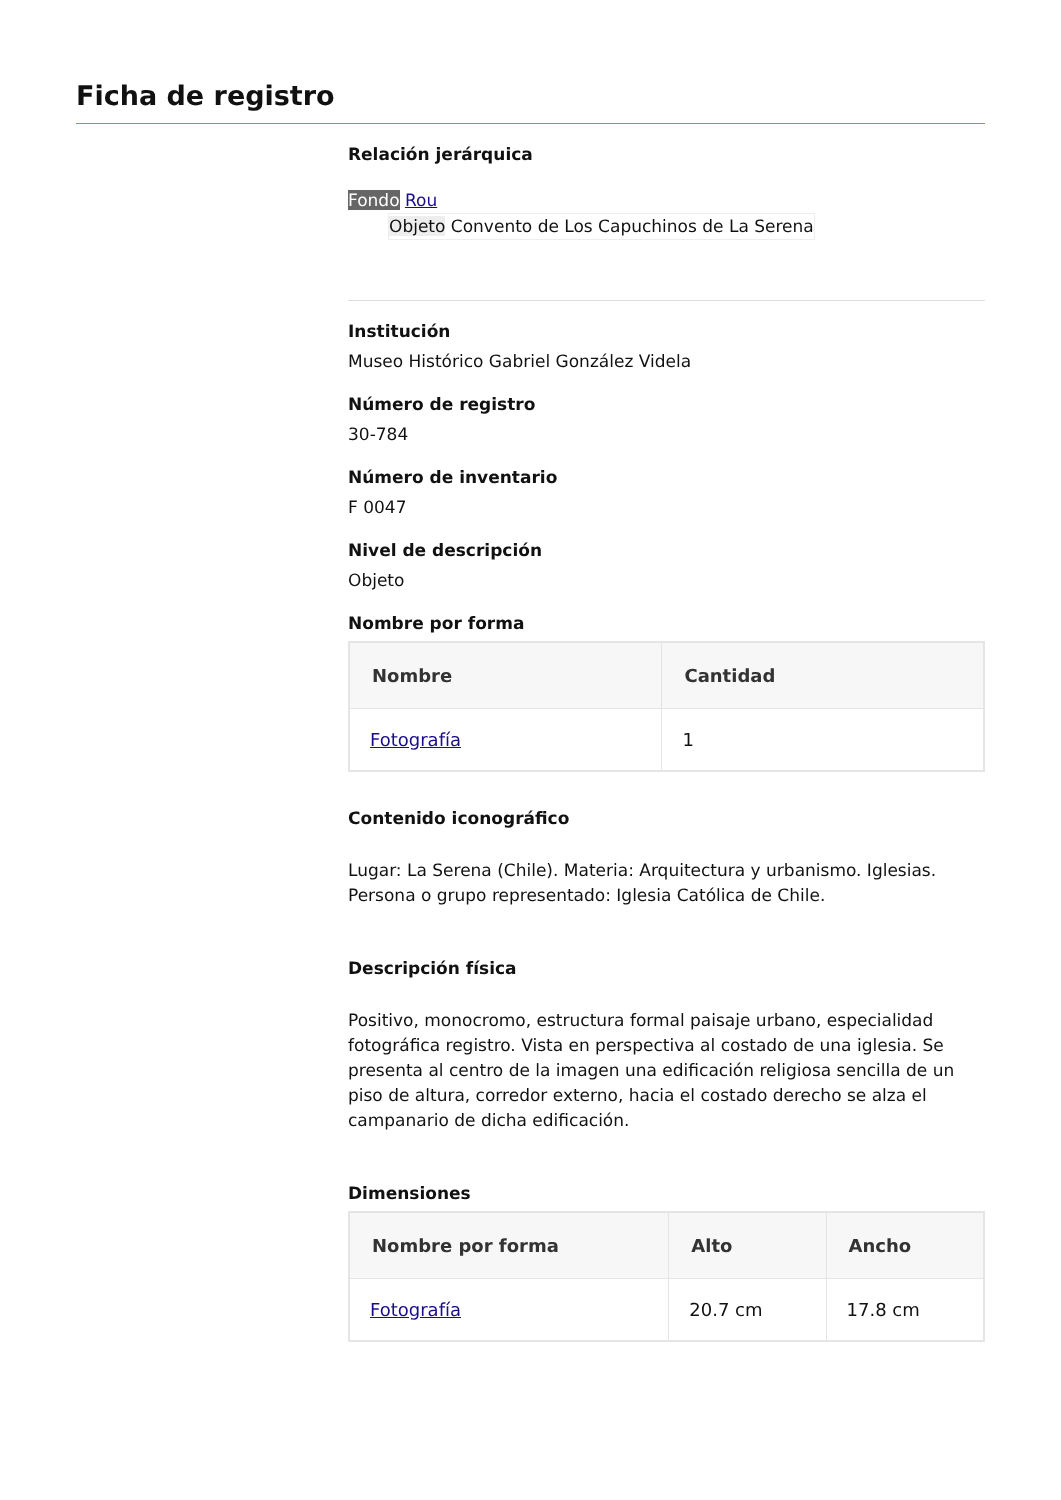Ficha de registro
Relación jerárquica
Fondo Rou
Objeto Convento de Los Capuchinos de La Serena
Institución
Museo Histórico Gabriel González Videla
Número de registro
30-784
Número de inventario
F 0047
Nivel de descripción
Objeto
Nombre por forma
| Nombre | Cantidad |
| --- | --- |
| Fotografía | 1 |
Contenido iconográfico
Lugar: La Serena (Chile). Materia: Arquitectura y urbanismo. Iglesias. Persona o grupo representado: Iglesia Católica de Chile.
Descripción física
Positivo, monocromo, estructura formal paisaje urbano, especialidad fotográfica registro. Vista en perspectiva al costado de una iglesia. Se presenta al centro de la imagen una edificación religiosa sencilla de un piso de altura, corredor externo, hacia el costado derecho se alza el campanario de dicha edificación.
Dimensiones
| Nombre por forma | Alto | Ancho |
| --- | --- | --- |
| Fotografía | 20.7 cm | 17.8 cm |